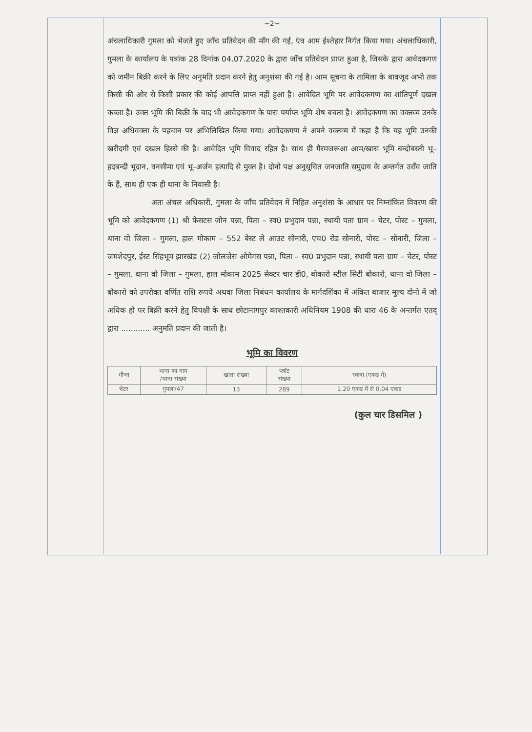−2−
अंचलाधिकारी गुमला को भेजते हुए जाँच प्रतिवेदन की माँग की गई, एंव आम ईश्तेहार निर्गत किया गया। अंचलाधिकारी, गुमला के कार्यालय के पत्रांक 28 दिनांक 04.07.2020 के द्वारा जाँच प्रतिवेदन प्राप्त हुआ है, जिसके द्वारा आवेदकगण को जमीन बिक्री करने के लिए अनुमति प्रदान करने हेतु अनुशंसा की गई है। आम सूचना के तामिला के बावजूद अभी तक किसी की ओर से किसी प्रकार की कोई आपत्ति प्राप्त नहीं हुआ है। आवेदित भूमि पर आवेदकगण का शांतिपूर्ण दखल कब्जा है। उक्त भूमि की बिक्री के बाद भी आवेदकगण के पास पर्याप्त भूमि शेष बचता है। आवेदकगण का वक्तव्य उनके विज्ञ अधिवक्ता के पहचान पर अभिलिखित किया गया। आवेदकगण ने अपने वक्तव्य में कहा है कि यह भूमि उनकी खरीदगी एवं दखल हिस्से की है। आवेदित भूमि विवाद रहित है। साथ ही गैरमजरूआ आम/खास भूमि बन्दोबस्ती भू–हदबन्दी भूदान, वनसीमा एवं भू–अर्जन इत्यादि से मुक्त है। दोनो पक्ष अनुसूचित जनजाति समुदाय के अन्तर्गत उराँव जाति के हैं, साथ ही एक ही थाना के निवासी है।
अतः अंचल अधिकारी, गुमला के जाँच प्रतिवेदन में निहित अनुशंसा के आधार पर निम्नांकित विवरण की भूमि को आवेदकगण (1) श्री फेसटस जोन पन्ना, पिता – स्व0 प्रभुदान पन्ना, स्थायी पता ग्राम – चेटर, पोस्ट – गुमला, थाना वो जिला – गुमला, हाल मोकाम – 552 बेस्ट ले आउट सोनारी, एच0 रोड सोनारी, पोस्ट – सोनारी, जिला – जमशेदपुर, ईस्ट सिंहभूम झारखंड (2) जोलजेस ओमेगस पन्ना, पिता – स्व0 प्रभुदान पन्ना, स्थायी पता ग्राम – चेटर, पोस्ट – गुमला, थाना वो जिला – गुमला, हाल मोकाम 2025 सेक्टर चार डी0, बोकारो स्टील सिटी बोकारो, थाना वो जिला – बोकारो को उपरोक्त वर्णित राशि रूपये अथवा जिला निबंधन कार्यालय के मार्गदर्शिका में अंकित बाजार मूल्य दोनो में जो अधिक हो पर बिक्री करने हेतु विपक्षी के साथ छोटानागपुर काश्तकारी अधिनियम 1908 की धारा 46 के अन्तर्गत एतद् द्वारा ............ अनुमति प्रदान की जाती है।
भूमि का विवरण
| मौजा | थाना का नाम /थाना संख्या | खाता संख्या | प्लॉट संख्या | रकबा (एकड में) |
| --- | --- | --- | --- | --- |
| चेटर | गुमला/47 | 13 | 289 | 1.20 एकड में से 0.04 एकड |
(कुल चार डिसमिल )